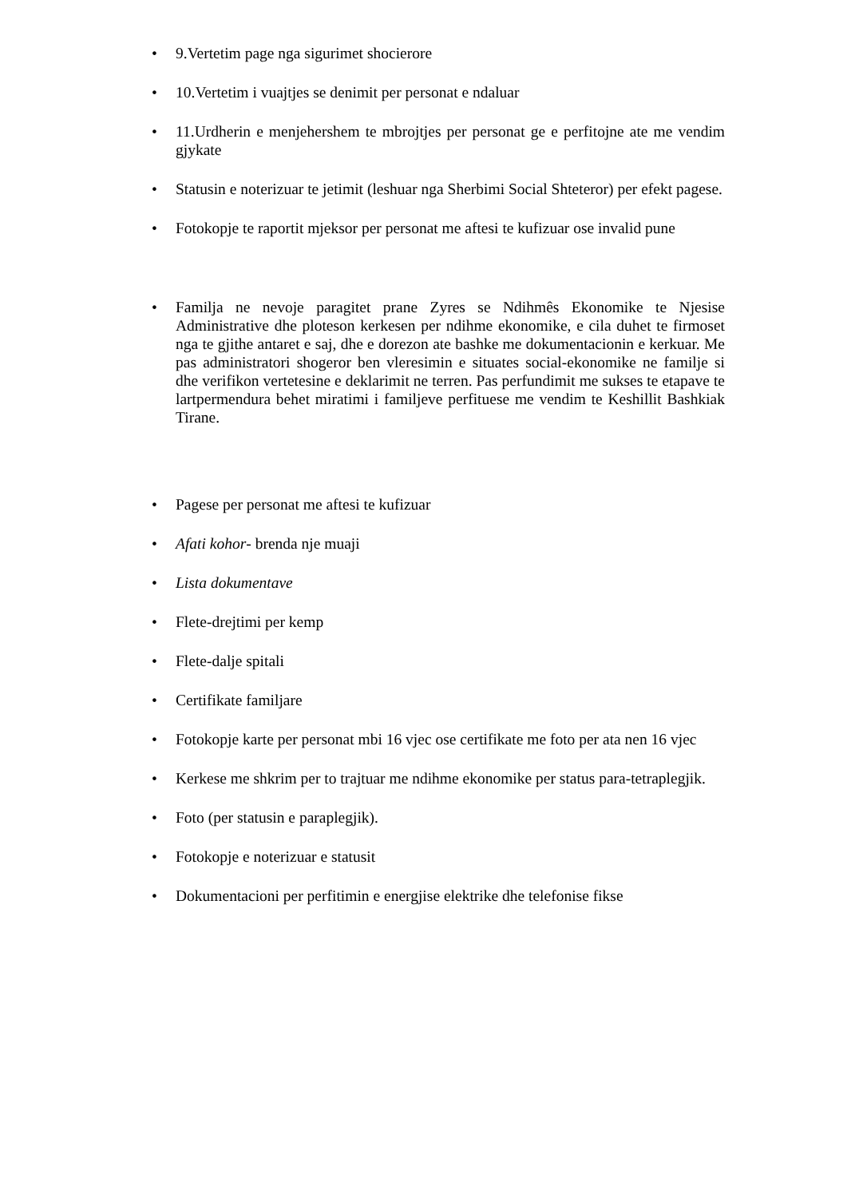• 9.Vertetim page nga sigurimet shocierore
• 10.Vertetim i vuajtjes se denimit per personat e ndaluar
• 11.Urdherin e menjehershem te mbrojtjes per personat ge e perfitojne ate me vendim gjykate
• Statusin e noterizuar te jetimit (leshuar nga Sherbimi Social Shteteror) per efekt pagese.
• Fotokopje te raportit mjeksor per personat me aftesi te kufizuar ose invalid pune
• Familja ne nevoje paragitet prane Zyres se Ndihmês Ekonomike te Njesise Administrative dhe ploteson kerkesen per ndihme ekonomike, e cila duhet te firmoset nga te gjithe antaret e saj, dhe e dorezon ate bashke me dokumentacionin e kerkuar. Me pas administratori shogeror ben vleresimin e situates social-ekonomike ne familje si dhe verifikon vertetesine e deklarimit ne terren. Pas perfundimit me sukses te etapave te lartpermendura behet miratimi i familjeve perfituese me vendim te Keshillit Bashkiak Tirane.
• Pagese per personat me aftesi te kufizuar
• Afati kohor- brenda nje muaji
• Lista dokumentave
• Flete-drejtimi per kemp
• Flete-dalje spitali
• Certifikate familjare
• Fotokopje karte per personat mbi 16 vjec ose certifikate me foto per ata nen 16 vjec
• Kerkese me shkrim per to trajtuar me ndihme ekonomike per status para-tetraplegjik.
• Foto (per statusin e paraplegjik).
• Fotokopje e noterizuar e statusit
• Dokumentacioni per perfitimin e energjise elektrike dhe telefonise fikse